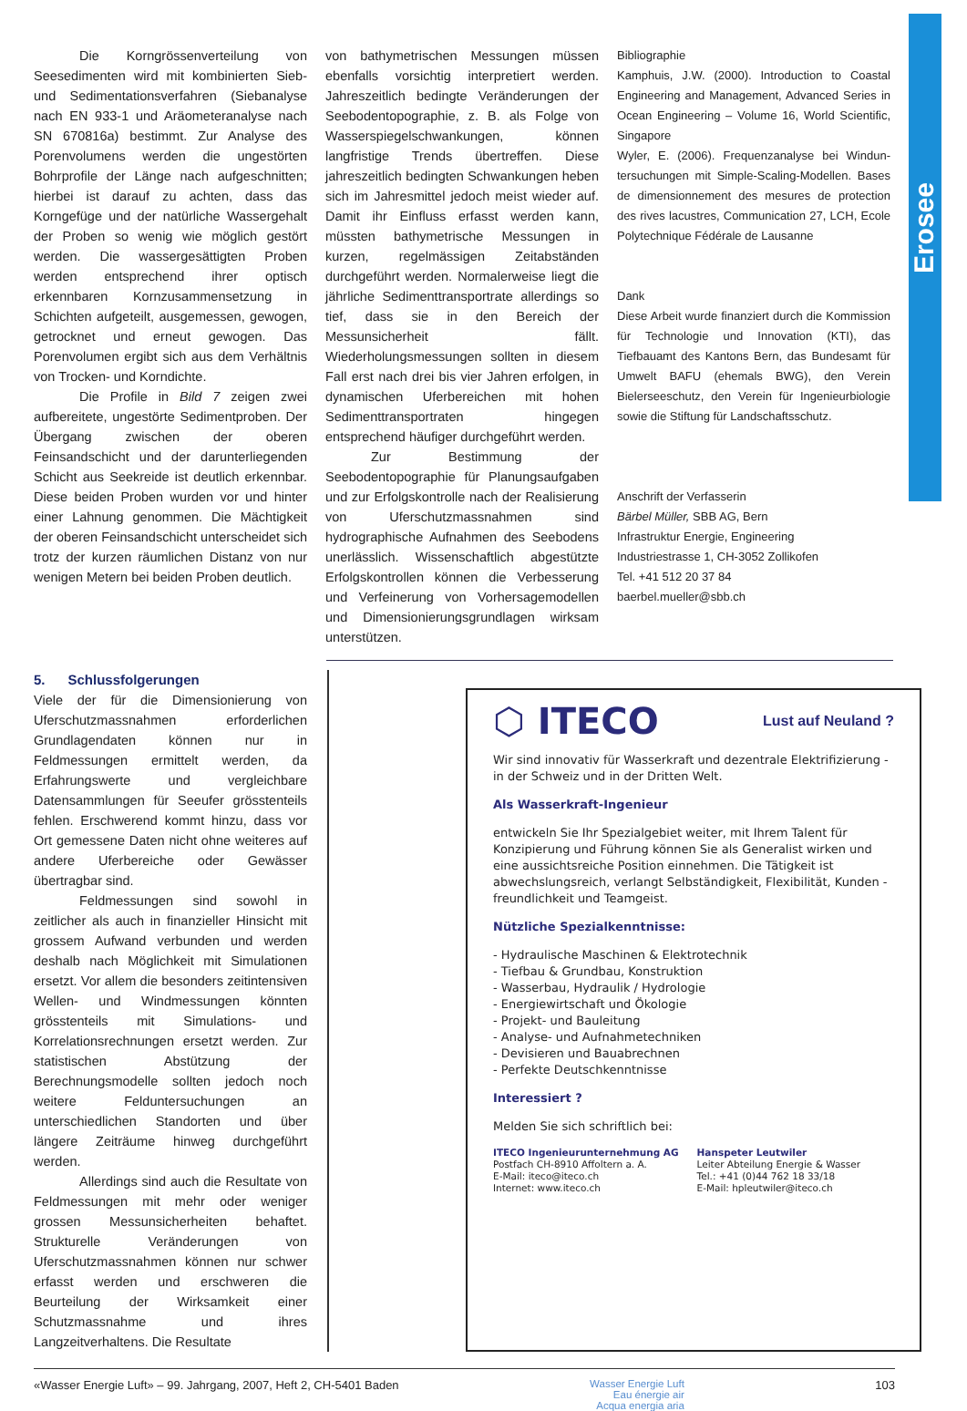Erosee
Die Korngrössenverteilung von Seesedimenten wird mit kombinierten Sieb- und Sedimentationsverfahren (Siebanalyse nach EN 933-1 und Aräometeranalyse nach SN 670816a) bestimmt. Zur Analyse des Porenvolumens werden die ungestörten Bohrprofile der Länge nach aufgeschnitten; hierbei ist darauf zu achten, dass das Korngefüge und der natürliche Wassergehalt der Proben so wenig wie möglich gestört werden. Die wassergesättigten Proben werden entsprechend ihrer optisch erkennbaren Kornzusammensetzung in Schichten aufgeteilt, ausgemessen, gewogen, getrocknet und erneut gewogen. Das Porenvolumen ergibt sich aus dem Verhältnis von Trocken- und Korndichte.
Die Profile in Bild 7 zeigen zwei aufbereitete, ungestörte Sedimentproben. Der Übergang zwischen der oberen Feinsandschicht und der darunterliegenden Schicht aus Seekreide ist deutlich erkennbar. Diese beiden Proben wurden vor und hinter einer Lahnung genommen. Die Mächtigkeit der oberen Feinsandschicht unterscheidet sich trotz der kurzen räumlichen Distanz von nur wenigen Metern bei beiden Proben deutlich.
von bathymetrischen Messungen müssen ebenfalls vorsichtig interpretiert werden. Jahreszeitlich bedingte Veränderungen der Seebodentopographie, z. B. als Folge von Wasserspiegelschwankungen, können langfristige Trends übertreffen. Diese jahreszeitlich bedingten Schwankungen heben sich im Jahresmittel jedoch meist wieder auf. Damit ihr Einfluss erfasst werden kann, müssten bathymetrische Messungen in kurzen, regelmässigen Zeitabständen durchgeführt werden. Normalerweise liegt die jährliche Sedimenttransportrate allerdings so tief, dass sie in den Bereich der Messunsicherheit fällt. Wiederholungsmessungen sollten in diesem Fall erst nach drei bis vier Jahren erfolgen, in dynamischen Uferbereichen mit hohen Sedimenttransportraten hingegen entsprechend häufiger durchgeführt werden.
Zur Bestimmung der Seebodentopographie für Planungsaufgaben und zur Erfolgskontrolle nach der Realisierung von Uferschutzmassnahmen sind hydrographische Aufnahmen des Seebodens unerlässlich. Wissenschaftlich abgestützte Erfolgskontrollen können die Verbesserung und Verfeinerung von Vorhersagemodellen und Dimensionierungsgrundlagen wirksam unterstützen.
Bibliographie
Kamphuis, J.W. (2000). Introduction to Coastal Engineering and Management, Advanced Series in Ocean Engineering – Volume 16, World Scientific, Singapore
Wyler, E. (2006). Frequenzanalyse bei Windun­tersuchungen mit Simple-Scaling-Modellen. Bases de dimensionnement des mesures de protection des rives lacustres, Communication 27, LCH, Ecole Polytechnique Fédérale de Lausanne
Dank
Diese Arbeit wurde finanziert durch die Kommission für Technologie und Innovation (KTI), das Tiefbauamt des Kantons Bern, das Bundesamt für Umwelt BAFU (ehemals BWG), den Verein Bielerseeschutz, den Verein für Ingenieurbiologie sowie die Stiftung für Landschaftsschutz.
Anschrift der Verfasserin
Bärbel Müller, SBB AG, Bern
Infrastruktur Energie, Engineering
Industriestrasse 1, CH-3052 Zollikofen
Tel. +41 512 20 37 84
baerbel.mueller@sbb.ch
5. Schlussfolgerungen
Viele der für die Dimensionierung von Uferschutzmassnahmen erforderlichen Grundlagendaten können nur in Feldmessungen ermittelt werden, da Erfahrungswerte und vergleichbare Datensammlungen für Seeufer grösstenteils fehlen. Erschwerend kommt hinzu, dass vor Ort gemessene Daten nicht ohne weiteres auf andere Uferbereiche oder Gewässer übertragbar sind.
Feldmessungen sind sowohl in zeitlicher als auch in finanzieller Hinsicht mit grossem Aufwand verbunden und werden deshalb nach Möglichkeit mit Simulationen ersetzt. Vor allem die besonders zeitintensiven Wellen- und Windmessungen könnten grösstenteils mit Simulations- und Korrelationsrechnungen ersetzt werden. Zur statistischen Abstützung der Berechnungsmodelle sollten jedoch noch weitere Felduntersuchungen an unterschiedlichen Standorten und über längere Zeiträume hinweg durchgeführt werden.
Allerdings sind auch die Resultate von Feldmessungen mit mehr oder weniger grossen Messunsicherheiten behaftet. Strukturelle Veränderungen von Uferschutzmassnahmen können nur schwer erfasst werden und erschweren die Beurteilung der Wirksamkeit einer Schutzmassnahme und ihres Langzeitverhaltens. Die Resultate
⬡ ITECO Lust auf Neuland ?
Wir sind innovativ für Wasserkraft und dezentrale Elektrifizierung - in der Schweiz und in der Dritten Welt.
Als Wasserkraft-Ingenieur
entwickeln Sie Ihr Spezialgebiet weiter, mit Ihrem Talent für Konzipierung und Führung können Sie als Generalist wirken und eine aussichtsreiche Position einnehmen. Die Tätigkeit ist abwechslungsreich, verlangt Selbständigkeit, Flexibilität, Kunden - freundlichkeit und Teamgeist.
Nützliche Spezialkenntnisse:
- Hydraulische Maschinen & Elektrotechnik
- Tiefbau & Grundbau, Konstruktion
- Wasserbau, Hydraulik / Hydrologie
- Energiewirtschaft und Ökologie
- Projekt- und Bauleitung
- Analyse- und Aufnahmetechniken
- Devisieren und Bauabrechnen
- Perfekte Deutschkenntnisse
Interessiert ?
Melden Sie sich schriftlich bei:
ITECO Ingenieurunternehmung AG
Postfach CH-8910 Affoltern a. A.
E-Mail: iteco@iteco.ch
Internet: www.iteco.ch
Hanspeter Leutwiler
Leiter Abteilung Energie & Wasser
Tel.: +41 (0)44 762 18 33/18
E-Mail: hpleutwiler@iteco.ch
«Wasser Energie Luft» – 99. Jahrgang, 2007, Heft 2, CH-5401 Baden Wasser Energie Luft
Eau énergie air
Acqua energia aria 103